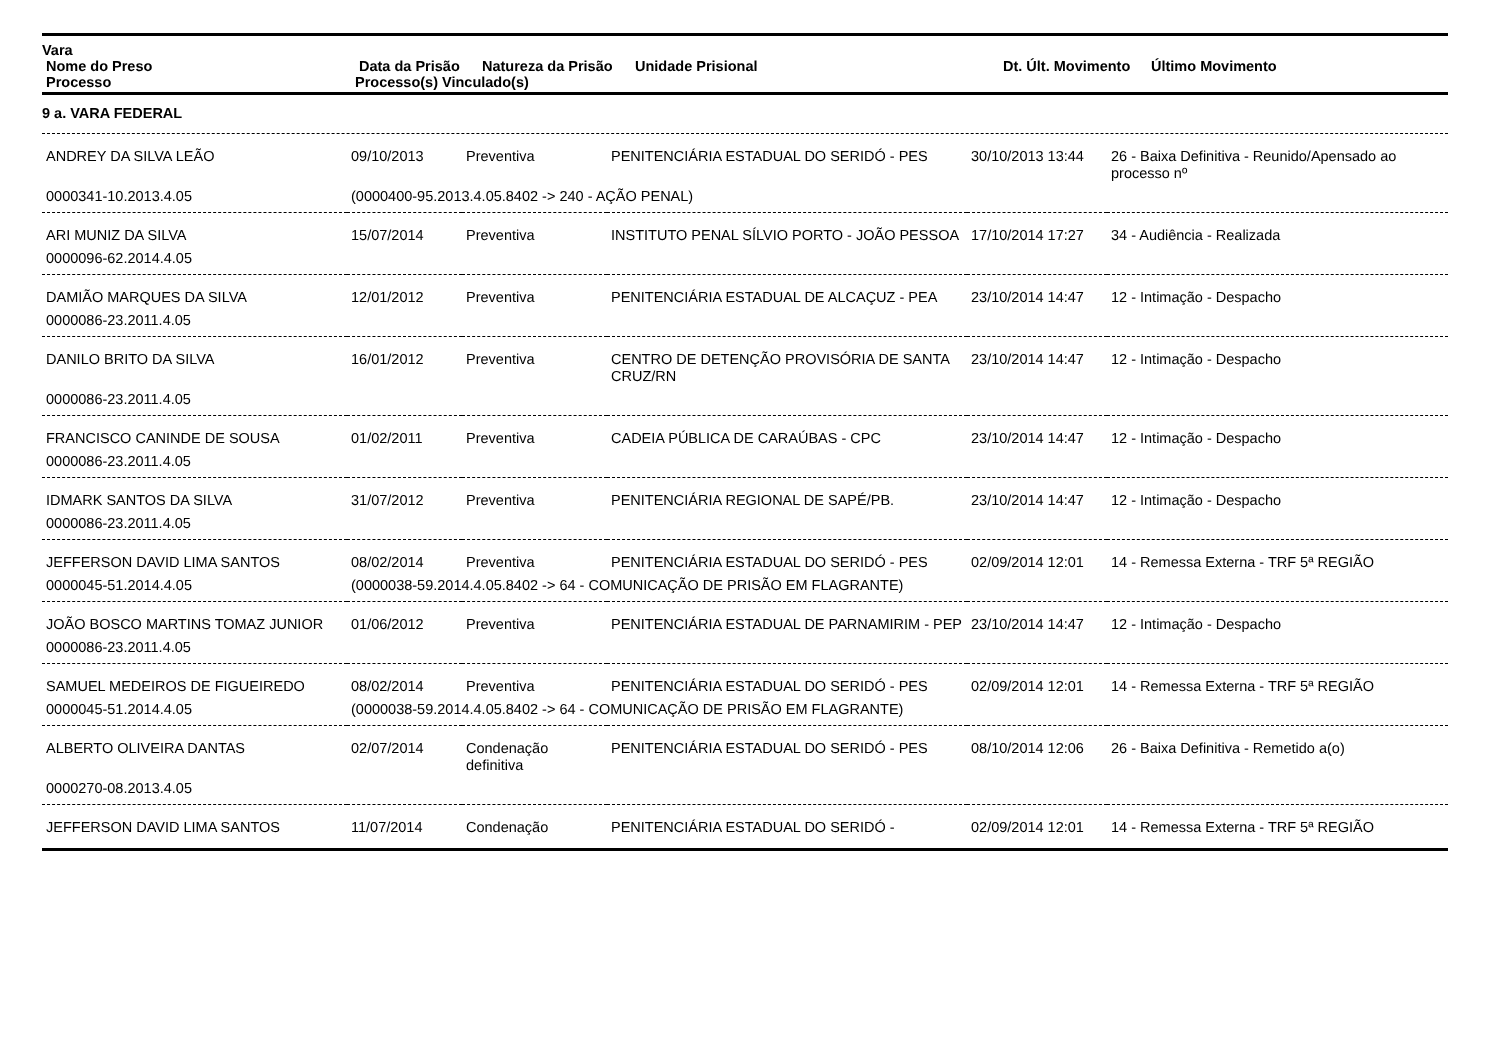Vara
| Nome do Preso | Data da Prisão | Natureza da Prisão | Unidade Prisional | Dt. Últ. Movimento | Último Movimento |
| --- | --- | --- | --- | --- | --- |
| Processo | Processo(s) Vinculado(s) | | | | |
9 a. VARA FEDERAL
| ANDREY DA SILVA LEÃO | 09/10/2013 | Preventiva | PENITENCIÁRIA ESTADUAL DO SERIDÓ - PES | 30/10/2013 13:44 | 26 - Baixa Definitiva - Reunido/Apensado ao processo nº |
| 0000341-10.2013.4.05 | (0000400-95.2013.4.05.8402 -> 240 - AÇÃO PENAL) | | | | |
| ARI MUNIZ DA SILVA | 15/07/2014 | Preventiva | INSTITUTO PENAL SÍLVIO PORTO - JOÃO PESSOA | 17/10/2014 17:27 | 34 - Audiência - Realizada |
| 0000096-62.2014.4.05 | | | | | |
| DAMIÃO MARQUES DA SILVA | 12/01/2012 | Preventiva | PENITENCIÁRIA ESTADUAL DE ALCAÇUZ - PEA | 23/10/2014 14:47 | 12 - Intimação - Despacho |
| 0000086-23.2011.4.05 | | | | | |
| DANILO BRITO DA SILVA | 16/01/2012 | Preventiva | CENTRO DE DETENÇÃO PROVISÓRIA DE SANTA CRUZ/RN | 23/10/2014 14:47 | 12 - Intimação - Despacho |
| 0000086-23.2011.4.05 | | | | | |
| FRANCISCO CANINDE DE SOUSA | 01/02/2011 | Preventiva | CADEIA PÚBLICA DE CARAÚBAS - CPC | 23/10/2014 14:47 | 12 - Intimação - Despacho |
| 0000086-23.2011.4.05 | | | | | |
| IDMARK SANTOS DA SILVA | 31/07/2012 | Preventiva | PENITENCIÁRIA REGIONAL DE SAPÉ/PB. | 23/10/2014 14:47 | 12 - Intimação - Despacho |
| 0000086-23.2011.4.05 | | | | | |
| JEFFERSON DAVID LIMA SANTOS | 08/02/2014 | Preventiva | PENITENCIÁRIA ESTADUAL DO SERIDÓ - PES | 02/09/2014 12:01 | 14 - Remessa Externa - TRF 5ª REGIÃO |
| 0000045-51.2014.4.05 | (0000038-59.2014.4.05.8402 -> 64 - COMUNICAÇÃO DE PRISÃO EM FLAGRANTE) | | | | |
| JOÃO BOSCO MARTINS TOMAZ JUNIOR | 01/06/2012 | Preventiva | PENITENCIÁRIA ESTADUAL DE PARNAMIRIM - PEP | 23/10/2014 14:47 | 12 - Intimação - Despacho |
| 0000086-23.2011.4.05 | | | | | |
| SAMUEL MEDEIROS DE FIGUEIREDO | 08/02/2014 | Preventiva | PENITENCIÁRIA ESTADUAL DO SERIDÓ - PES | 02/09/2014 12:01 | 14 - Remessa Externa - TRF 5ª REGIÃO |
| 0000045-51.2014.4.05 | (0000038-59.2014.4.05.8402 -> 64 - COMUNICAÇÃO DE PRISÃO EM FLAGRANTE) | | | | |
| ALBERTO OLIVEIRA DANTAS | 02/07/2014 | Condenação definitiva | PENITENCIÁRIA ESTADUAL DO SERIDÓ - PES | 08/10/2014 12:06 | 26 - Baixa Definitiva - Remetido a(o) |
| 0000270-08.2013.4.05 | | | | | |
| JEFFERSON DAVID LIMA SANTOS | 11/07/2014 | Condenação | PENITENCIÁRIA ESTADUAL DO SERIDÓ - | 02/09/2014 12:01 | 14 - Remessa Externa - TRF 5ª REGIÃO |